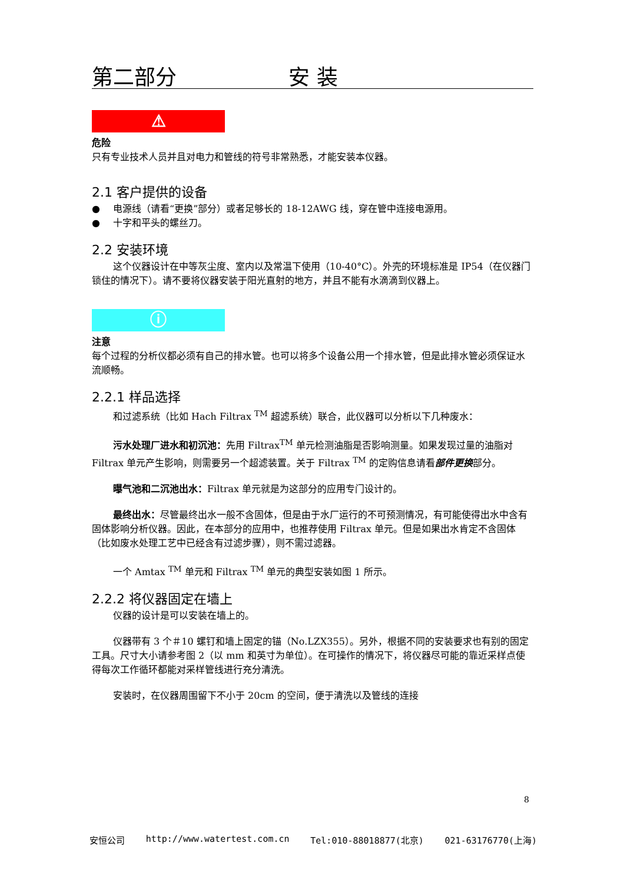第二部分 安装
⚠
危险
只有专业技术人员并且对电力和管线的符号非常熟悉，才能安装本仪器。
2.1 客户提供的设备
● 电源线（请看“更换”部分）或者足够长的 18-12AWG 线，穿在管中连接电源用。
● 十字和平头的螺丝刀。
2.2 安装环境
这个仪器设计在中等灰尘度、室内以及常温下使用（10-40°C）。外壳的环境标准是 IP54（在仪器门锁住的情况下）。请不要将仪器安装于阳光直射的地方，并且不能有水滴滴到仪器上。
ⓘ
注意
每个过程的分析仪都必须有自己的排水管。也可以将多个设备公用一个排水管，但是此排水管必须保证水流顺畅。
2.2.1 样品选择
和过滤系统（比如 Hach Filtrax <sup>TM</sup> 超滤系统）联合，此仪器可以分析以下几种废水：
污水处理厂进水和初沉池：先用 Filtrax<sup>TM</sup> 单元检测油脂是否影响测量。如果发现过量的油脂对 Filtrax 单元产生影响，则需要另一个超滤装置。关于 Filtrax <sup>TM</sup> 的定购信息请看部件更换部分。
曝气池和二沉池出水：Filtrax 单元就是为这部分的应用专门设计的。
最终出水：尽管最终出水一般不含固体，但是由于水厂运行的不可预测情况，有可能使得出水中含有固体影响分析仪器。因此，在本部分的应用中，也推荐使用 Filtrax 单元。但是如果出水肯定不含固体（比如废水处理工艺中已经含有过滤步骤），则不需过滤器。
一个 Amtax <sup>TM</sup> 单元和 Filtrax <sup>TM</sup> 单元的典型安装如图 1 所示。
2.2.2 将仪器固定在墙上
仪器的设计是可以安装在墙上的。
仪器带有 3 个＃10 螺钉和墙上固定的锚（No.LZX355）。另外，根据不同的安装要求也有别的固定工具。尺寸大小请参考图 2（以 mm 和英寸为单位）。在可操作的情况下，将仪器尽可能的靠近采样点使得每次工作循环都能对采样管线进行充分清洗。
安装时，在仪器周围留下不小于 20cm 的空间，便于清洗以及管线的连接
8
安恒公司 http://www.watertest.com.cn Tel:010-88018877(北京) 021-63176770(上海)